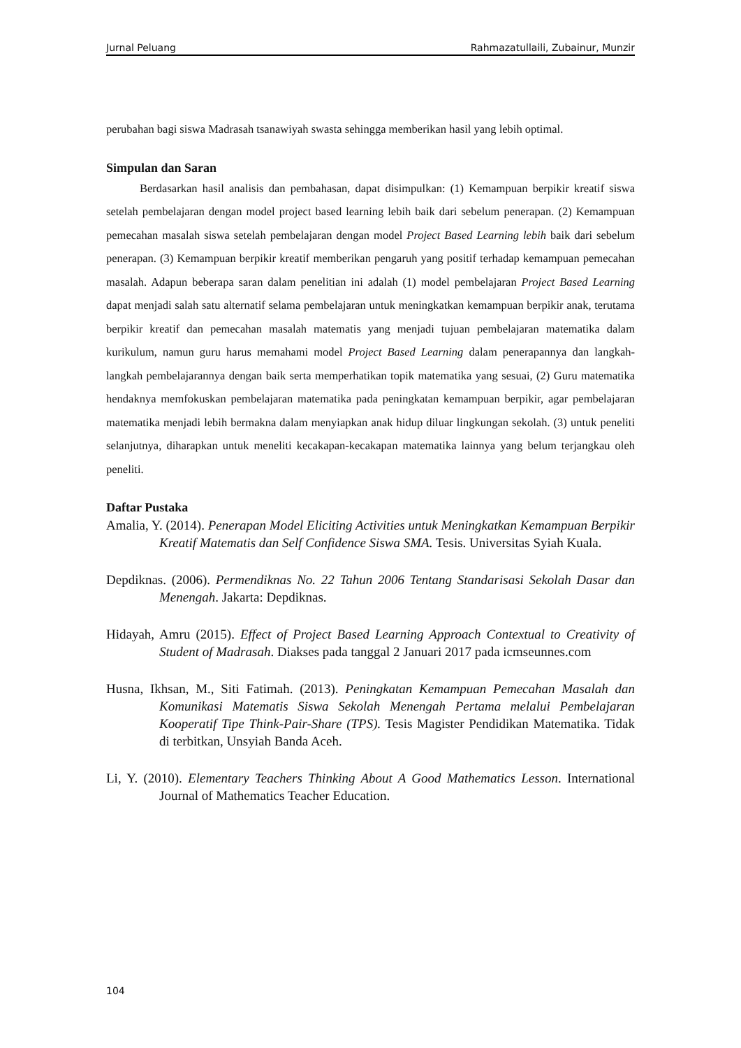Jurnal Peluang Rahmazatullaili, Zubainur, Munzir
perubahan bagi siswa Madrasah tsanawiyah swasta sehingga memberikan hasil yang lebih optimal.
Simpulan dan Saran
Berdasarkan hasil analisis dan pembahasan, dapat disimpulkan: (1) Kemampuan berpikir kreatif siswa setelah pembelajaran dengan model project based learning lebih baik dari sebelum penerapan. (2) Kemampuan pemecahan masalah siswa setelah pembelajaran dengan model Project Based Learning lebih baik dari sebelum penerapan. (3) Kemampuan berpikir kreatif memberikan pengaruh yang positif terhadap kemampuan pemecahan masalah. Adapun beberapa saran dalam penelitian ini adalah (1) model pembelajaran Project Based Learning dapat menjadi salah satu alternatif selama pembelajaran untuk meningkatkan kemampuan berpikir anak, terutama berpikir kreatif dan pemecahan masalah matematis yang menjadi tujuan pembelajaran matematika dalam kurikulum, namun guru harus memahami model Project Based Learning dalam penerapannya dan langkah-langkah pembelajarannya dengan baik serta memperhatikan topik matematika yang sesuai, (2) Guru matematika hendaknya memfokuskan pembelajaran matematika pada peningkatan kemampuan berpikir, agar pembelajaran matematika menjadi lebih bermakna dalam menyiapkan anak hidup diluar lingkungan sekolah. (3) untuk peneliti selanjutnya, diharapkan untuk meneliti kecakapan-kecakapan matematika lainnya yang belum terjangkau oleh peneliti.
Daftar Pustaka
Amalia, Y. (2014). Penerapan Model Eliciting Activities untuk Meningkatkan Kemampuan Berpikir Kreatif Matematis dan Self Confidence Siswa SMA. Tesis. Universitas Syiah Kuala.
Depdiknas. (2006). Permendiknas No. 22 Tahun 2006 Tentang Standarisasi Sekolah Dasar dan Menengah. Jakarta: Depdiknas.
Hidayah, Amru (2015). Effect of Project Based Learning Approach Contextual to Creativity of Student of Madrasah. Diakses pada tanggal 2 Januari 2017 pada icmseunnes.com
Husna, Ikhsan, M., Siti Fatimah. (2013). Peningkatan Kemampuan Pemecahan Masalah dan Komunikasi Matematis Siswa Sekolah Menengah Pertama melalui Pembelajaran Kooperatif Tipe Think-Pair-Share (TPS). Tesis Magister Pendidikan Matematika. Tidak di terbitkan, Unsyiah Banda Aceh.
Li, Y. (2010). Elementary Teachers Thinking About A Good Mathematics Lesson. International Journal of Mathematics Teacher Education.
104